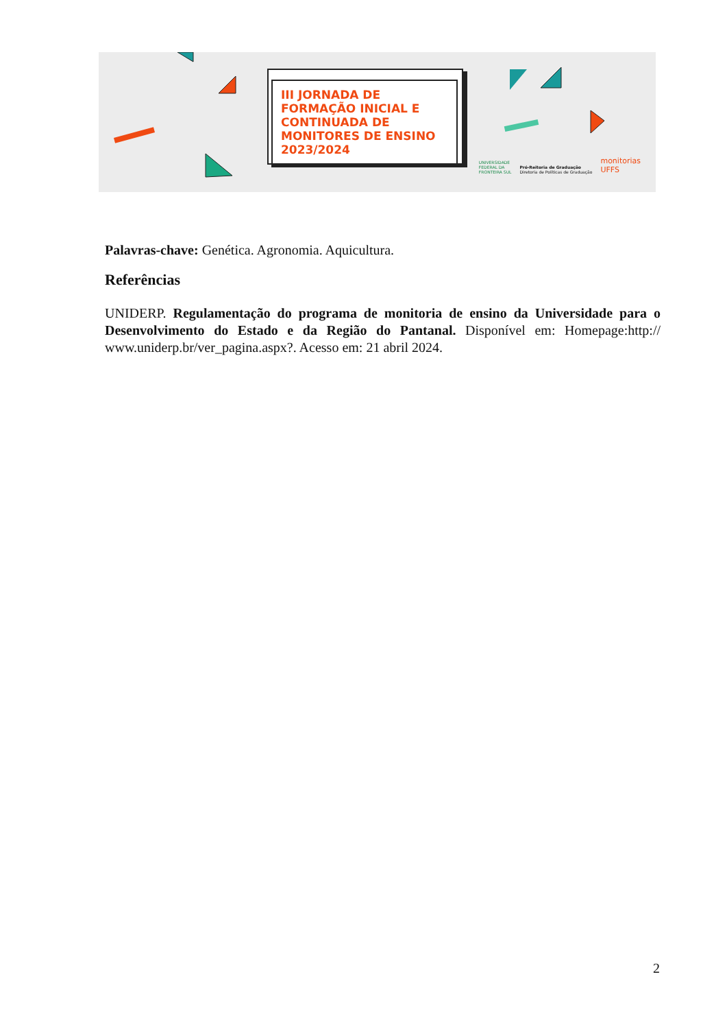III JORNADA DE FORMAÇÃO INICIAL E CONTINUADA DE MONITORES DE ENSINO 2023/2024
UNIVERSIDADE
FEDERAL DA
FRONTEIRA SUL Pró-Reitoria de Graduação
Diretoria de Políticas de Graduação monitorias
UFFS
Palavras-chave: Genética. Agronomia. Aquicultura.
Referências
UNIDERP. Regulamentação do programa de monitoria de ensino da Universidade para o Desenvolvimento do Estado e da Região do Pantanal. Disponível em: Homepage:http:// www.uniderp.br/ver_pagina.aspx?. Acesso em: 21 abril 2024.
2